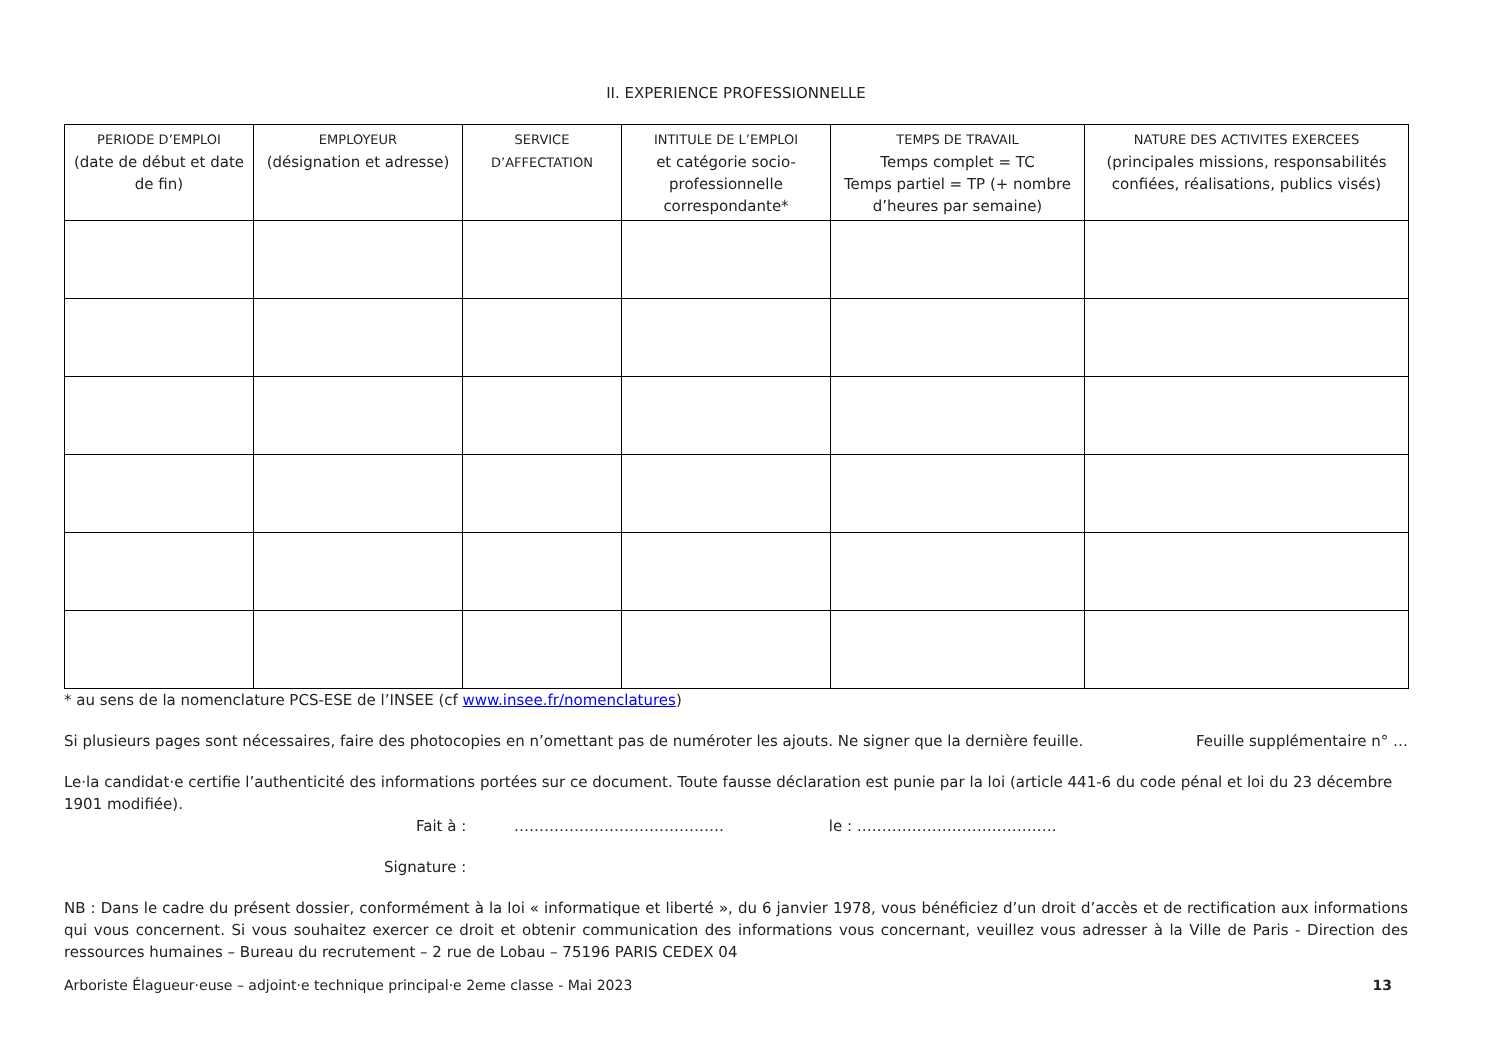II. EXPERIENCE PROFESSIONNELLE
| PERIODE D’EMPLOI (date de début et date de fin) | EMPLOYEUR (désignation et adresse) | SERVICE D’AFFECTATION | INTITULE DE L’EMPLOI et catégorie socio-professionnelle correspondante* | TEMPS DE TRAVAIL Temps complet = TC Temps partiel = TP (+ nombre d’heures par semaine) | NATURE DES ACTIVITES EXERCEES (principales missions, responsabilités confiées, réalisations, publics visés) |
| --- | --- | --- | --- | --- | --- |
* au sens de la nomenclature PCS-ESE de l’INSEE (cf www.insee.fr/nomenclatures)
Si plusieurs pages sont nécessaires, faire des photocopies en n’omettant pas de numéroter les ajouts. Ne signer que la dernière feuille.
Feuille supplémentaire n° …
Le·la candidat·e certifie l’authenticité des informations portées sur ce document. Toute fausse déclaration est punie par la loi (article 441-6 du code pénal et loi du 23 décembre 1901 modifiée).
Fait à : …………………………………… le : ………………………………….
Signature :
NB : Dans le cadre du présent dossier, conformément à la loi « informatique et liberté », du 6 janvier 1978, vous bénéficiez d’un droit d’accès et de rectification aux informations qui vous concernent. Si vous souhaitez exercer ce droit et obtenir communication des informations vous concernant, veuillez vous adresser à la Ville de Paris - Direction des ressources humaines – Bureau du recrutement – 2 rue de Lobau – 75196 PARIS CEDEX 04
Arboriste Élagueur·euse – adjoint·e technique principal·e 2eme classe - Mai 2023 13